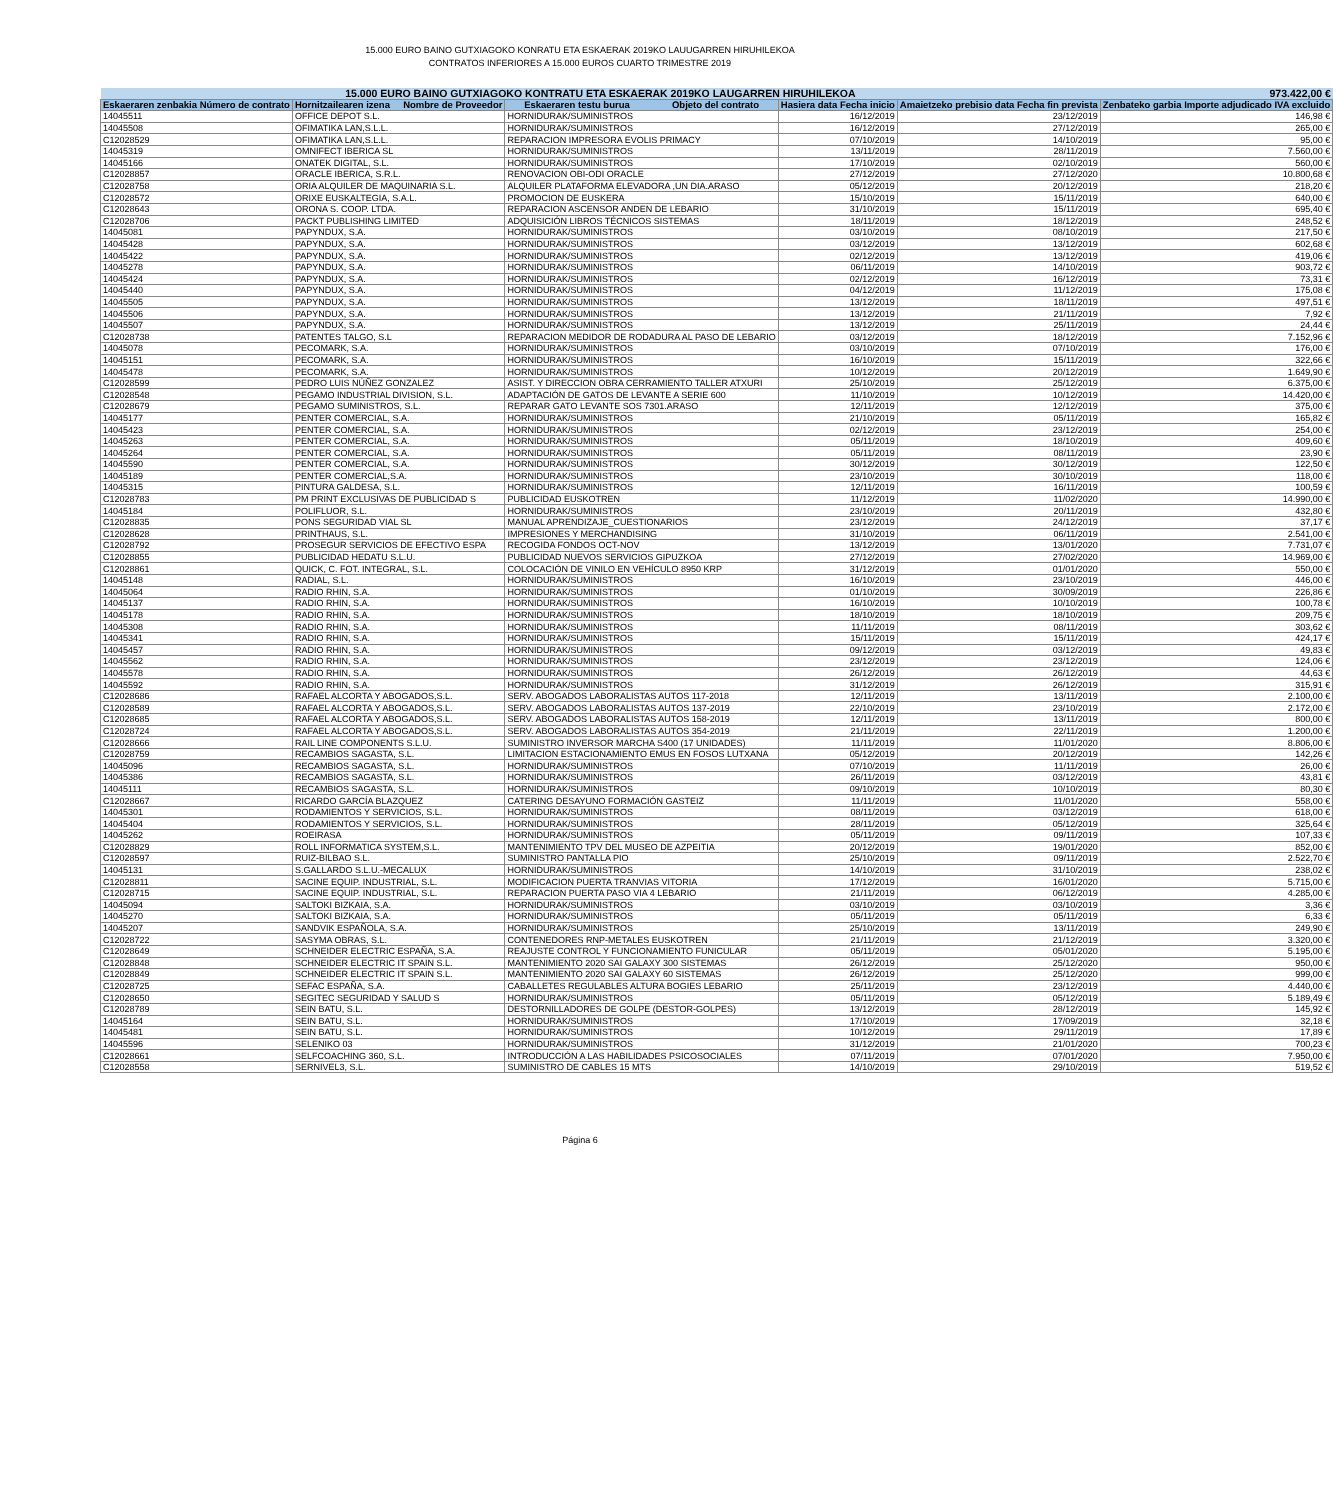15.000 EURO BAINO GUTXIAGOKO KONRATU ETA ESKAERAK 2019KO LAUUGARREN HIRUHILEKOA
CONTRATOS INFERIORES A 15.000 EUROS CUARTO TRIMESTRE 2019
| 15.000 EURO BAINO GUTXIAGOKO KONTRATU ETA ESKAERAK 2019KO LAUGARREN HIRUHILEKOA | | | | | 973.422,00 € |
| Eskaeraren zenbakia Número de contrato | Hornitzailearen izena Nombre de Proveedor | Eskaeraren testu burua Objeto del contrato | Hasiera data Fecha inicio | Amaietzeko prebisio data Fecha fin prevista | Zenbateko garbia Importe adjudicado IVA excluido |
| 14045511 | OFFICE DEPOT S.L. | HORNIDURAK/SUMINISTROS | 16/12/2019 | 23/12/2019 | 146,98 € |
| 14045508 | OFIMATIKA LAN,S.L.L. | HORNIDURAK/SUMINISTROS | 16/12/2019 | 27/12/2019 | 265,00 € |
| C12028529 | OFIMATIKA LAN,S.L.L. | REPARACION IMPRESORA EVOLIS PRIMACY | 07/10/2019 | 14/10/2019 | 95,00 € |
| 14045319 | OMNIFECT IBERICA SL | HORNIDURAK/SUMINISTROS | 13/11/2019 | 28/11/2019 | 7.560,00 € |
| 14045166 | ONATEK DIGITAL, S.L. | HORNIDURAK/SUMINISTROS | 17/10/2019 | 02/10/2019 | 560,00 € |
| C12028857 | ORACLE IBERICA, S.R.L. | RENOVACION OBI-ODI ORACLE | 27/12/2019 | 27/12/2020 | 10.800,68 € |
| C12028758 | ORIA ALQUILER DE MAQUINARIA S.L. | ALQUILER PLATAFORMA ELEVADORA ,UN DIA.ARASO | 05/12/2019 | 20/12/2019 | 218,20 € |
| C12028572 | ORIXE EUSKALTEGIA, S.A.L. | PROMOCION DE EUSKERA | 15/10/2019 | 15/11/2019 | 640,00 € |
| C12028643 | ORONA S. COOP. LTDA. | REPARACION ASCENSOR ANDEN DE LEBARIO | 31/10/2019 | 15/11/2019 | 695,40 € |
| C12028706 | PACKT PUBLISHING LIMITED | ADQUISICIÓN LIBROS TÉCNICOS SISTEMAS | 18/11/2019 | 18/12/2019 | 248,52 € |
| 14045081 | PAPYNDUX, S.A. | HORNIDURAK/SUMINISTROS | 03/10/2019 | 08/10/2019 | 217,50 € |
| 14045428 | PAPYNDUX, S.A. | HORNIDURAK/SUMINISTROS | 03/12/2019 | 13/12/2019 | 602,68 € |
| 14045422 | PAPYNDUX, S.A. | HORNIDURAK/SUMINISTROS | 02/12/2019 | 13/12/2019 | 419,06 € |
| 14045278 | PAPYNDUX, S.A. | HORNIDURAK/SUMINISTROS | 06/11/2019 | 14/10/2019 | 903,72 € |
| 14045424 | PAPYNDUX, S.A. | HORNIDURAK/SUMINISTROS | 02/12/2019 | 16/12/2019 | 73,31 € |
| 14045440 | PAPYNDUX, S.A. | HORNIDURAK/SUMINISTROS | 04/12/2019 | 11/12/2019 | 175,08 € |
| 14045505 | PAPYNDUX, S.A. | HORNIDURAK/SUMINISTROS | 13/12/2019 | 18/11/2019 | 497,51 € |
| 14045506 | PAPYNDUX, S.A. | HORNIDURAK/SUMINISTROS | 13/12/2019 | 21/11/2019 | 7,92 € |
| 14045507 | PAPYNDUX, S.A. | HORNIDURAK/SUMINISTROS | 13/12/2019 | 25/11/2019 | 24,44 € |
| C12028738 | PATENTES TALGO, S.L | REPARACION MEDIDOR DE RODADURA AL PASO DE LEBARIO | 03/12/2019 | 18/12/2019 | 7.152,96 € |
| 14045078 | PECOMARK, S.A. | HORNIDURAK/SUMINISTROS | 03/10/2019 | 07/10/2019 | 176,00 € |
| 14045151 | PECOMARK, S.A. | HORNIDURAK/SUMINISTROS | 16/10/2019 | 15/11/2019 | 322,66 € |
| 14045478 | PECOMARK, S.A. | HORNIDURAK/SUMINISTROS | 10/12/2019 | 20/12/2019 | 1.649,90 € |
| C12028599 | PEDRO LUIS NÚÑEZ GONZALEZ | ASIST. Y DIRECCION OBRA CERRAMIENTO TALLER ATXURI | 25/10/2019 | 25/12/2019 | 6.375,00 € |
| C12028548 | PEGAMO INDUSTRIAL DIVISION, S.L. | ADAPTACIÓN DE GATOS DE LEVANTE A SERIE 600 | 11/10/2019 | 10/12/2019 | 14.420,00 € |
| C12028679 | PEGAMO SUMINISTROS, S.L. | REPARAR GATO LEVANTE SOS 7301.ARASO | 12/11/2019 | 12/12/2019 | 375,00 € |
| 14045177 | PENTER COMERCIAL, S.A. | HORNIDURAK/SUMINISTROS | 21/10/2019 | 05/11/2019 | 165,82 € |
| 14045423 | PENTER COMERCIAL, S.A. | HORNIDURAK/SUMINISTROS | 02/12/2019 | 23/12/2019 | 254,00 € |
| 14045263 | PENTER COMERCIAL, S.A. | HORNIDURAK/SUMINISTROS | 05/11/2019 | 18/10/2019 | 409,60 € |
| 14045264 | PENTER COMERCIAL, S.A. | HORNIDURAK/SUMINISTROS | 05/11/2019 | 08/11/2019 | 23,90 € |
| 14045590 | PENTER COMERCIAL, S.A. | HORNIDURAK/SUMINISTROS | 30/12/2019 | 30/12/2019 | 122,50 € |
| 14045189 | PENTER COMERCIAL,S.A. | HORNIDURAK/SUMINISTROS | 23/10/2019 | 30/10/2019 | 118,00 € |
| 14045315 | PINTURA GALDESA, S.L. | HORNIDURAK/SUMINISTROS | 12/11/2019 | 16/11/2019 | 100,59 € |
| C12028783 | PM PRINT EXCLUSIVAS DE PUBLICIDAD S | PUBLICIDAD EUSKOTREN | 11/12/2019 | 11/02/2020 | 14.990,00 € |
| 14045184 | POLIFLUOR, S.L. | HORNIDURAK/SUMINISTROS | 23/10/2019 | 20/11/2019 | 432,80 € |
| C12028835 | PONS SEGURIDAD VIAL SL | MANUAL APRENDIZAJE_CUESTIONARIOS | 23/12/2019 | 24/12/2019 | 37,17 € |
| C12028628 | PRINTHAUS, S.L. | IMPRESIONES Y MERCHANDISING | 31/10/2019 | 06/11/2019 | 2.541,00 € |
| C12028792 | PROSEGUR SERVICIOS DE EFECTIVO ESPA | RECOGIDA FONDOS OCT-NOV | 13/12/2019 | 13/01/2020 | 7.731,07 € |
| C12028855 | PUBLICIDAD HEDATU S.L.U. | PUBLICIDAD NUEVOS SERVICIOS GIPUZKOA | 27/12/2019 | 27/02/2020 | 14.969,00 € |
| C12028861 | QUICK, C. FOT. INTEGRAL, S.L. | COLOCACIÓN DE VINILO EN VEHÍCULO 8950 KRP | 31/12/2019 | 01/01/2020 | 550,00 € |
| 14045148 | RADIAL, S.L. | HORNIDURAK/SUMINISTROS | 16/10/2019 | 23/10/2019 | 446,00 € |
| 14045064 | RADIO RHIN, S.A. | HORNIDURAK/SUMINISTROS | 01/10/2019 | 30/09/2019 | 226,86 € |
| 14045137 | RADIO RHIN, S.A. | HORNIDURAK/SUMINISTROS | 16/10/2019 | 10/10/2019 | 100,78 € |
| 14045178 | RADIO RHIN, S.A. | HORNIDURAK/SUMINISTROS | 18/10/2019 | 18/10/2019 | 209,75 € |
| 14045308 | RADIO RHIN, S.A. | HORNIDURAK/SUMINISTROS | 11/11/2019 | 08/11/2019 | 303,62 € |
| 14045341 | RADIO RHIN, S.A. | HORNIDURAK/SUMINISTROS | 15/11/2019 | 15/11/2019 | 424,17 € |
| 14045457 | RADIO RHIN, S.A. | HORNIDURAK/SUMINISTROS | 09/12/2019 | 03/12/2019 | 49,83 € |
| 14045562 | RADIO RHIN, S.A. | HORNIDURAK/SUMINISTROS | 23/12/2019 | 23/12/2019 | 124,06 € |
| 14045578 | RADIO RHIN, S.A. | HORNIDURAK/SUMINISTROS | 26/12/2019 | 26/12/2019 | 44,63 € |
| 14045592 | RADIO RHIN, S.A. | HORNIDURAK/SUMINISTROS | 31/12/2019 | 26/12/2019 | 315,91 € |
| C12028686 | RAFAEL ALCORTA Y ABOGADOS,S.L. | SERV. ABOGADOS LABORALISTAS AUTOS 117-2018 | 12/11/2019 | 13/11/2019 | 2.100,00 € |
| C12028589 | RAFAEL ALCORTA Y ABOGADOS,S.L. | SERV. ABOGADOS LABORALISTAS AUTOS 137-2019 | 22/10/2019 | 23/10/2019 | 2.172,00 € |
| C12028685 | RAFAEL ALCORTA Y ABOGADOS,S.L. | SERV. ABOGADOS LABORALISTAS AUTOS 158-2019 | 12/11/2019 | 13/11/2019 | 800,00 € |
| C12028724 | RAFAEL ALCORTA Y ABOGADOS,S.L. | SERV. ABOGADOS LABORALISTAS AUTOS 354-2019 | 21/11/2019 | 22/11/2019 | 1.200,00 € |
| C12028666 | RAIL LINE COMPONENTS S.L.U. | SUMINISTRO INVERSOR MARCHA S400 (17 UNIDADES) | 11/11/2019 | 11/01/2020 | 8.806,00 € |
| C12028759 | RECAMBIOS SAGASTA, S.L. | LIMITACION ESTACIONAMIENTO EMUS EN FOSOS LUTXANA | 05/12/2019 | 20/12/2019 | 142,26 € |
| 14045096 | RECAMBIOS SAGASTA, S.L. | HORNIDURAK/SUMINISTROS | 07/10/2019 | 11/11/2019 | 26,00 € |
| 14045386 | RECAMBIOS SAGASTA, S.L. | HORNIDURAK/SUMINISTROS | 26/11/2019 | 03/12/2019 | 43,81 € |
| 14045111 | RECAMBIOS SAGASTA, S.L. | HORNIDURAK/SUMINISTROS | 09/10/2019 | 10/10/2019 | 80,30 € |
| C12028667 | RICARDO GARCÍA BLAZQUEZ | CATERING DESAYUNO FORMACIÓN GASTEIZ | 11/11/2019 | 11/01/2020 | 558,00 € |
| 14045301 | RODAMIENTOS Y SERVICIOS, S.L. | HORNIDURAK/SUMINISTROS | 08/11/2019 | 03/12/2019 | 618,00 € |
| 14045404 | RODAMIENTOS Y SERVICIOS, S.L. | HORNIDURAK/SUMINISTROS | 28/11/2019 | 05/12/2019 | 325,64 € |
| 14045262 | ROEIRASA | HORNIDURAK/SUMINISTROS | 05/11/2019 | 09/11/2019 | 107,33 € |
| C12028829 | ROLL INFORMATICA SYSTEM,S.L. | MANTENIMIENTO TPV DEL MUSEO DE AZPEITIA | 20/12/2019 | 19/01/2020 | 852,00 € |
| C12028597 | RUIZ-BILBAO S.L. | SUMINISTRO PANTALLA PIO | 25/10/2019 | 09/11/2019 | 2.522,70 € |
| 14045131 | S.GALLARDO S.L.U.-MECALUX | HORNIDURAK/SUMINISTROS | 14/10/2019 | 31/10/2019 | 238,02 € |
| C12028811 | SACINE EQUIP. INDUSTRIAL, S.L. | MODIFICACION PUERTA TRANVIAS VITORIA | 17/12/2019 | 16/01/2020 | 5.715,00 € |
| C12028715 | SACINE EQUIP. INDUSTRIAL, S.L. | REPARACION PUERTA PASO VIA 4 LEBARIO | 21/11/2019 | 06/12/2019 | 4.285,00 € |
| 14045094 | SALTOKI BIZKAIA, S.A. | HORNIDURAK/SUMINISTROS | 03/10/2019 | 03/10/2019 | 3,36 € |
| 14045270 | SALTOKI BIZKAIA, S.A. | HORNIDURAK/SUMINISTROS | 05/11/2019 | 05/11/2019 | 6,33 € |
| 14045207 | SANDVIK ESPAÑOLA, S.A. | HORNIDURAK/SUMINISTROS | 25/10/2019 | 13/11/2019 | 249,90 € |
| C12028722 | SASYMA OBRAS, S.L. | CONTENEDORES RNP-METALES EUSKOTREN | 21/11/2019 | 21/12/2019 | 3.320,00 € |
| C12028649 | SCHNEIDER ELECTRIC ESPAÑA, S.A. | REAJUSTE CONTROL Y FUNCIONAMIENTO FUNICULAR | 05/11/2019 | 05/01/2020 | 5.195,00 € |
| C12028848 | SCHNEIDER ELECTRIC IT SPAIN S.L. | MANTENIMIENTO 2020 SAI GALAXY 300 SISTEMAS | 26/12/2019 | 25/12/2020 | 950,00 € |
| C12028849 | SCHNEIDER ELECTRIC IT SPAIN S.L. | MANTENIMIENTO 2020 SAI GALAXY 60 SISTEMAS | 26/12/2019 | 25/12/2020 | 999,00 € |
| C12028725 | SEFAC ESPAÑA, S.A. | CABALLETES REGULABLES ALTURA BOGIES LEBARIO | 25/11/2019 | 23/12/2019 | 4.440,00 € |
| C12028650 | SEGITEC SEGURIDAD Y SALUD S | HORNIDURAK/SUMINISTROS | 05/11/2019 | 05/12/2019 | 5.189,49 € |
| C12028789 | SEIN BATU, S.L. | DESTORNILLADORES DE GOLPE (DESTOR-GOLPES) | 13/12/2019 | 28/12/2019 | 145,92 € |
| 14045164 | SEIN BATU, S.L. | HORNIDURAK/SUMINISTROS | 17/10/2019 | 17/09/2019 | 32,18 € |
| 14045481 | SEIN BATU, S.L. | HORNIDURAK/SUMINISTROS | 10/12/2019 | 29/11/2019 | 17,89 € |
| 14045596 | SELENIKO 03 | HORNIDURAK/SUMINISTROS | 31/12/2019 | 21/01/2020 | 700,23 € |
| C12028661 | SELFCOACHING 360, S.L. | INTRODUCCIÓN A LAS HABILIDADES PSICOSOCIALES | 07/11/2019 | 07/01/2020 | 7.950,00 € |
| C12028558 | SERNIVEL3, S.L. | SUMINISTRO DE CABLES 15 MTS | 14/10/2019 | 29/10/2019 | 519,52 € |
Página 6